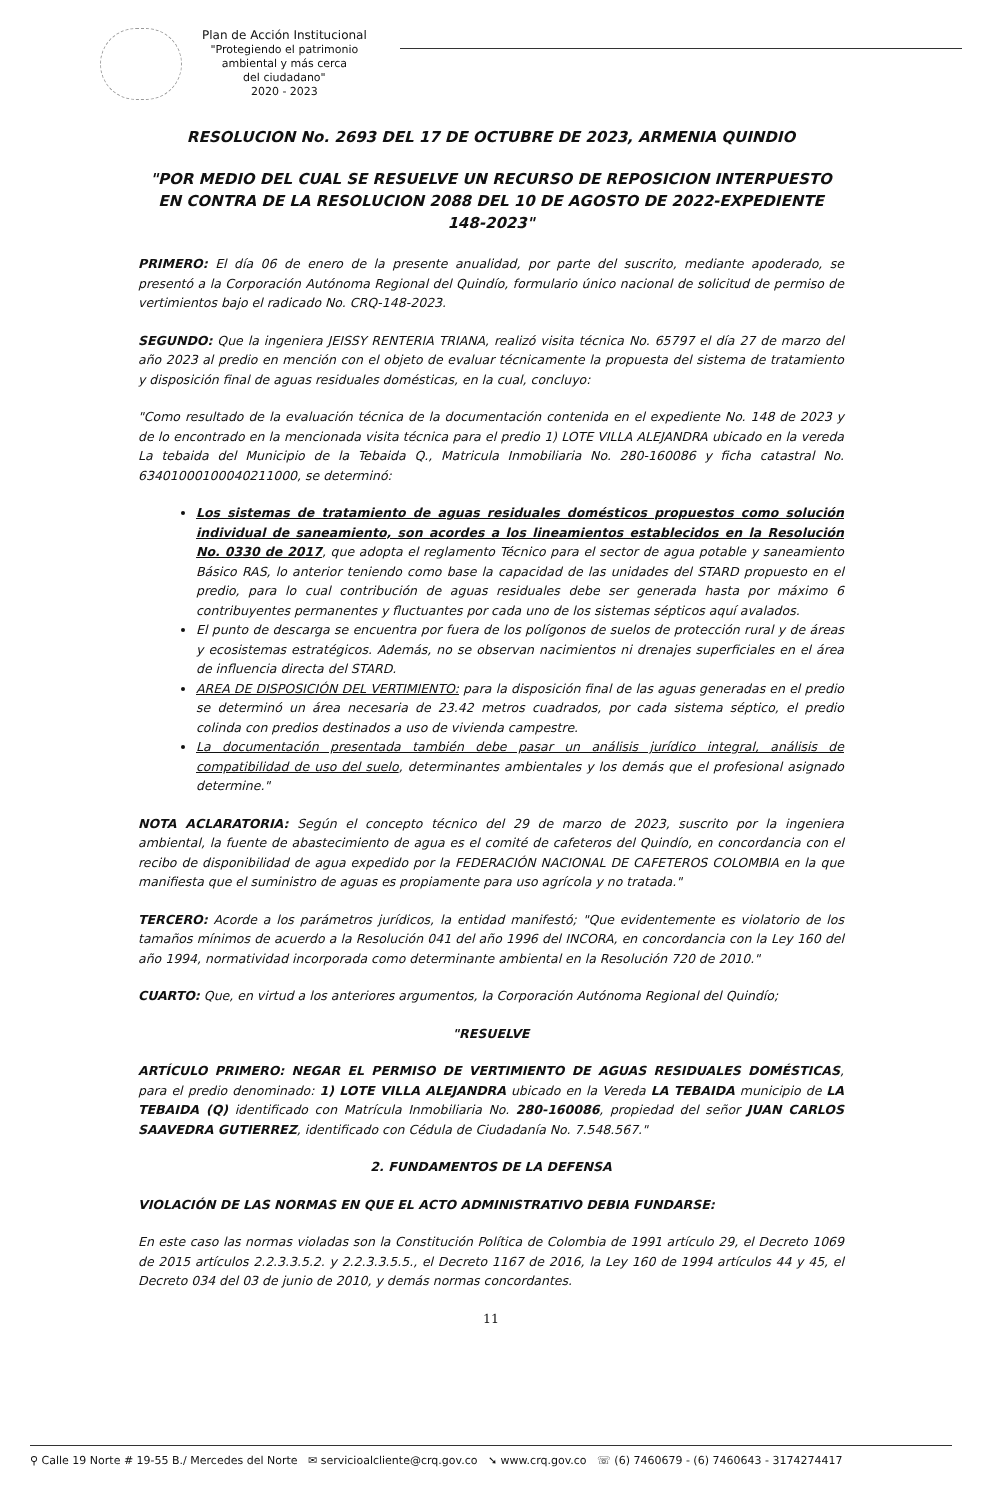Plan de Acción Institucional
"Protegiendo el patrimonio
ambiental y más cerca
del ciudadano"
2020 - 2023
RESOLUCION No. 2693 DEL 17 DE OCTUBRE DE 2023, ARMENIA QUINDIO
"POR MEDIO DEL CUAL SE RESUELVE UN RECURSO DE REPOSICION INTERPUESTO EN CONTRA DE LA RESOLUCION 2088 DEL 10 DE AGOSTO DE 2022-EXPEDIENTE 148-2023"
PRIMERO: El día 06 de enero de la presente anualidad, por parte del suscrito, mediante apoderado, se presentó a la Corporación Autónoma Regional del Quindío, formulario único nacional de solicitud de permiso de vertimientos bajo el radicado No. CRQ-148-2023.
SEGUNDO: Que la ingeniera JEISSY RENTERIA TRIANA, realizó visita técnica No. 65797 el día 27 de marzo del año 2023 al predio en mención con el objeto de evaluar técnicamente la propuesta del sistema de tratamiento y disposición final de aguas residuales domésticas, en la cual, concluyo:
"Como resultado de la evaluación técnica de la documentación contenida en el expediente No. 148 de 2023 y de lo encontrado en la mencionada visita técnica para el predio 1) LOTE VILLA ALEJANDRA ubicado en la vereda La tebaida del Municipio de la Tebaida Q., Matricula Inmobiliaria No. 280-160086 y ficha catastral No. 63401000100040211000, se determinó:
Los sistemas de tratamiento de aguas residuales domésticos propuestos como solución individual de saneamiento, son acordes a los lineamientos establecidos en la Resolución No. 0330 de 2017, que adopta el reglamento Técnico para el sector de agua potable y saneamiento Básico RAS, lo anterior teniendo como base la capacidad de las unidades del STARD propuesto en el predio, para lo cual contribución de aguas residuales debe ser generada hasta por máximo 6 contribuyentes permanentes y fluctuantes por cada uno de los sistemas sépticos aquí avalados.
El punto de descarga se encuentra por fuera de los polígonos de suelos de protección rural y de áreas y ecosistemas estratégicos. Además, no se observan nacimientos ni drenajes superficiales en el área de influencia directa del STARD.
AREA DE DISPOSICIÓN DEL VERTIMIENTO: para la disposición final de las aguas generadas en el predio se determinó un área necesaria de 23.42 metros cuadrados, por cada sistema séptico, el predio colinda con predios destinados a uso de vivienda campestre.
La documentación presentada también debe pasar un análisis jurídico integral, análisis de compatibilidad de uso del suelo, determinantes ambientales y los demás que el profesional asignado determine."
NOTA ACLARATORIA: Según el concepto técnico del 29 de marzo de 2023, suscrito por la ingeniera ambiental, la fuente de abastecimiento de agua es el comité de cafeteros del Quindío, en concordancia con el recibo de disponibilidad de agua expedido por la FEDERACIÓN NACIONAL DE CAFETEROS COLOMBIA en la que manifiesta que el suministro de aguas es propiamente para uso agrícola y no tratada."
TERCERO: Acorde a los parámetros jurídicos, la entidad manifestó; "Que evidentemente es violatorio de los tamaños mínimos de acuerdo a la Resolución 041 del año 1996 del INCORA, en concordancia con la Ley 160 del año 1994, normatividad incorporada como determinante ambiental en la Resolución 720 de 2010."
CUARTO: Que, en virtud a los anteriores argumentos, la Corporación Autónoma Regional del Quindío;
"RESUELVE
ARTÍCULO PRIMERO: NEGAR EL PERMISO DE VERTIMIENTO DE AGUAS RESIDUALES DOMÉSTICAS, para el predio denominado: 1) LOTE VILLA ALEJANDRA ubicado en la Vereda LA TEBAIDA municipio de LA TEBAIDA (Q) identificado con Matrícula Inmobiliaria No. 280-160086, propiedad del señor JUAN CARLOS SAAVEDRA GUTIERREZ, identificado con Cédula de Ciudadanía No. 7.548.567."
2. FUNDAMENTOS DE LA DEFENSA
VIOLACIÓN DE LAS NORMAS EN QUE EL ACTO ADMINISTRATIVO DEBIA FUNDARSE:
En este caso las normas violadas son la Constitución Política de Colombia de 1991 artículo 29, el Decreto 1069 de 2015 artículos 2.2.3.3.5.2. y 2.2.3.3.5.5., el Decreto 1167 de 2016, la Ley 160 de 1994 artículos 44 y 45, el Decreto 034 del 03 de junio de 2010, y demás normas concordantes.
11
⚲ Calle 19 Norte # 19-55 B./ Mercedes del Norte ✉ servicioalcliente@crq.gov.co ➘ www.crq.gov.co ☏ (6) 7460679 - (6) 7460643 - 3174274417